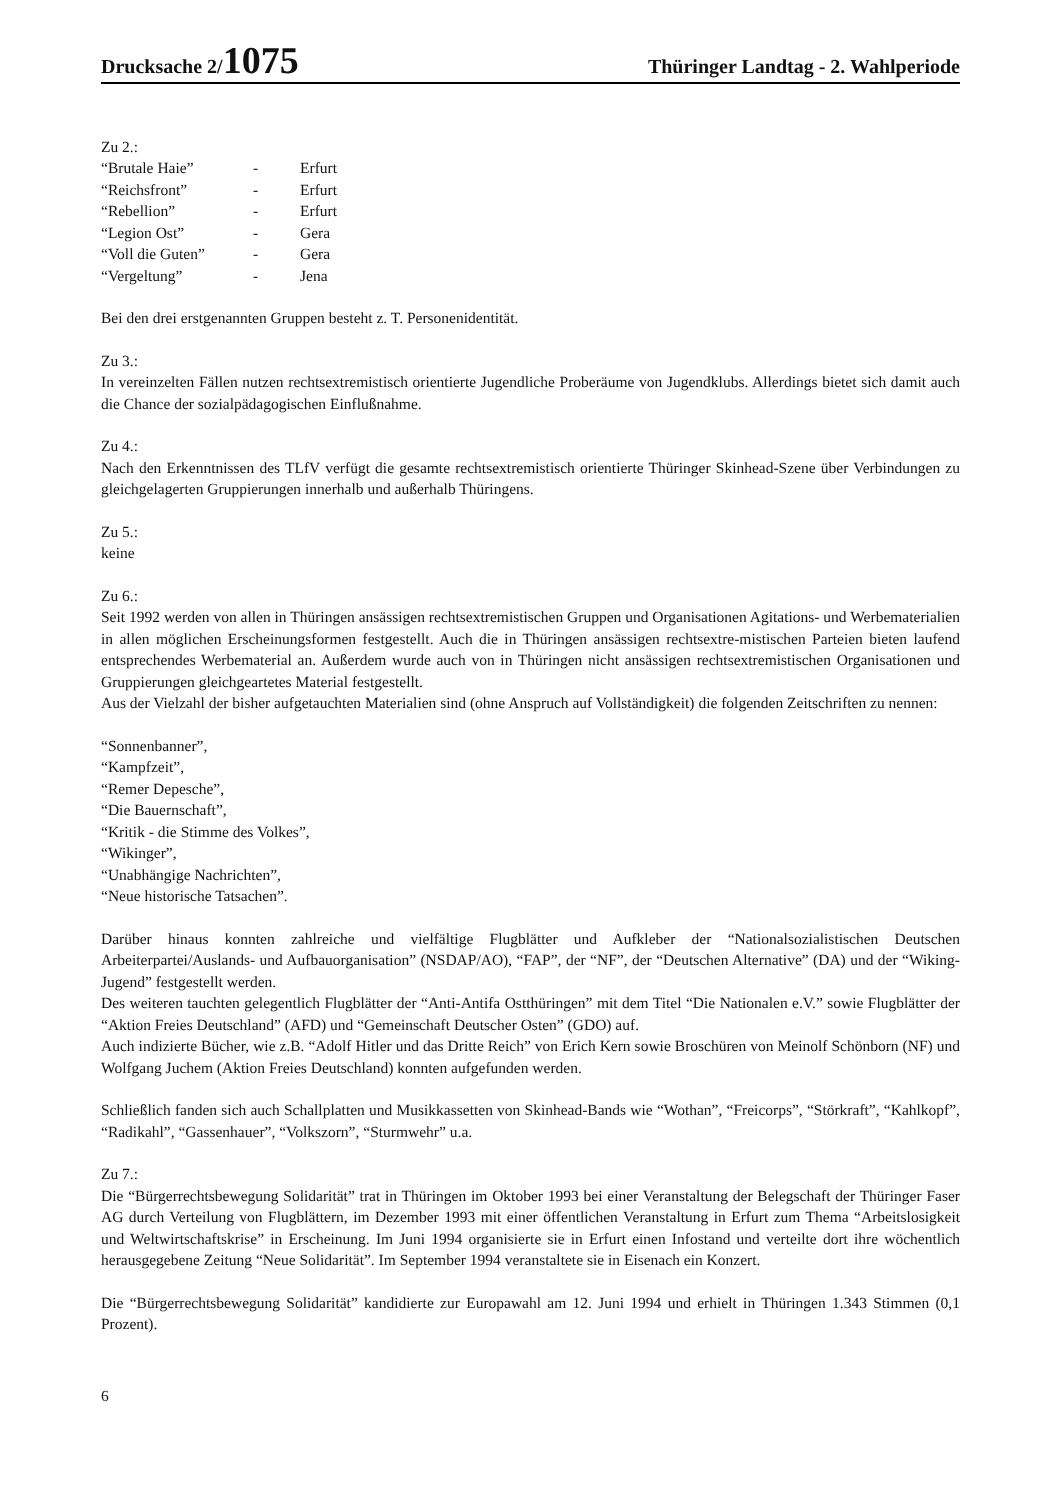Drucksache 2/1075
Thüringer Landtag - 2. Wahlperiode
Zu 2.:
| “Brutale Haie” | - | Erfurt |
| “Reichsfront” | - | Erfurt |
| “Rebellion” | - | Erfurt |
| “Legion Ost” | - | Gera |
| “Voll die Guten” | - | Gera |
| “Vergeltung” | - | Jena |
Bei den drei erstgenannten Gruppen besteht z. T. Personenidentität.
Zu 3.:
In vereinzelten Fällen nutzen rechtsextremistisch orientierte Jugendliche Proberäume von Jugendklubs. Allerdings bietet sich damit auch die Chance der sozialpädagogischen Einflußnahme.
Zu 4.:
Nach den Erkenntnissen des TLfV verfügt die gesamte rechtsextremistisch orientierte Thüringer Skinhead-Szene über Verbindungen zu gleichgelagerten Gruppierungen innerhalb und außerhalb Thüringens.
Zu 5.:
keine
Zu 6.:
Seit 1992 werden von allen in Thüringen ansässigen rechtsextremistischen Gruppen und Organisationen Agitations- und Werbematerialien in allen möglichen Erscheinungsformen festgestellt. Auch die in Thüringen ansässigen rechtsextre-mistischen Parteien bieten laufend entsprechendes Werbematerial an. Außerdem wurde auch von in Thüringen nicht ansässigen rechtsextremistischen Organisationen und Gruppierungen gleichgeartetes Material festgestellt.
Aus der Vielzahl der bisher aufgetauchten Materialien sind (ohne Anspruch auf Vollständigkeit) die folgenden Zeitschriften zu nennen:
“Sonnenbanner”,
“Kampfzeit”,
“Remer Depesche”,
“Die Bauernschaft”,
“Kritik - die Stimme des Volkes”,
“Wikinger”,
“Unabhängige Nachrichten”,
“Neue historische Tatsachen”.
Darüber hinaus konnten zahlreiche und vielfältige Flugblätter und Aufkleber der “Nationalsozialistischen Deutschen Arbeiterpartei/Auslands- und Aufbauorganisation” (NSDAP/AO), “FAP”, der “NF”, der “Deutschen Alternative” (DA) und der “Wiking-Jugend” festgestellt werden.
Des weiteren tauchten gelegentlich Flugblätter der “Anti-Antifa Ostthüringen” mit dem Titel “Die Nationalen e.V.” sowie Flugblätter der “Aktion Freies Deutschland” (AFD) und “Gemeinschaft Deutscher Osten” (GDO) auf.
Auch indizierte Bücher, wie z.B. “Adolf Hitler und das Dritte Reich” von Erich Kern sowie Broschüren von Meinolf Schönborn (NF) und Wolfgang Juchem (Aktion Freies Deutschland) konnten aufgefunden werden.
Schließlich fanden sich auch Schallplatten und Musikkassetten von Skinhead-Bands wie “Wothan”, “Freicorps”, “Störkraft”, “Kahlkopf”, “Radikahl”, “Gassenhauer”, “Volkszorn”, “Sturmwehr” u.a.
Zu 7.:
Die “Bürgerrechtsbewegung Solidarität” trat in Thüringen im Oktober 1993 bei einer Veranstaltung der Belegschaft der Thüringer Faser AG durch Verteilung von Flugblättern, im Dezember 1993 mit einer öffentlichen Veranstaltung in Erfurt zum Thema “Arbeitslosigkeit und Weltwirtschaftskrise” in Erscheinung. Im Juni 1994 organisierte sie in Erfurt einen Infostand und verteilte dort ihre wöchentlich herausgegebene Zeitung “Neue Solidarität”. Im September 1994 veranstaltete sie in Eisenach ein Konzert.
Die “Bürgerrechtsbewegung Solidarität” kandidierte zur Europawahl am 12. Juni 1994 und erhielt in Thüringen 1.343 Stimmen (0,1 Prozent).
6